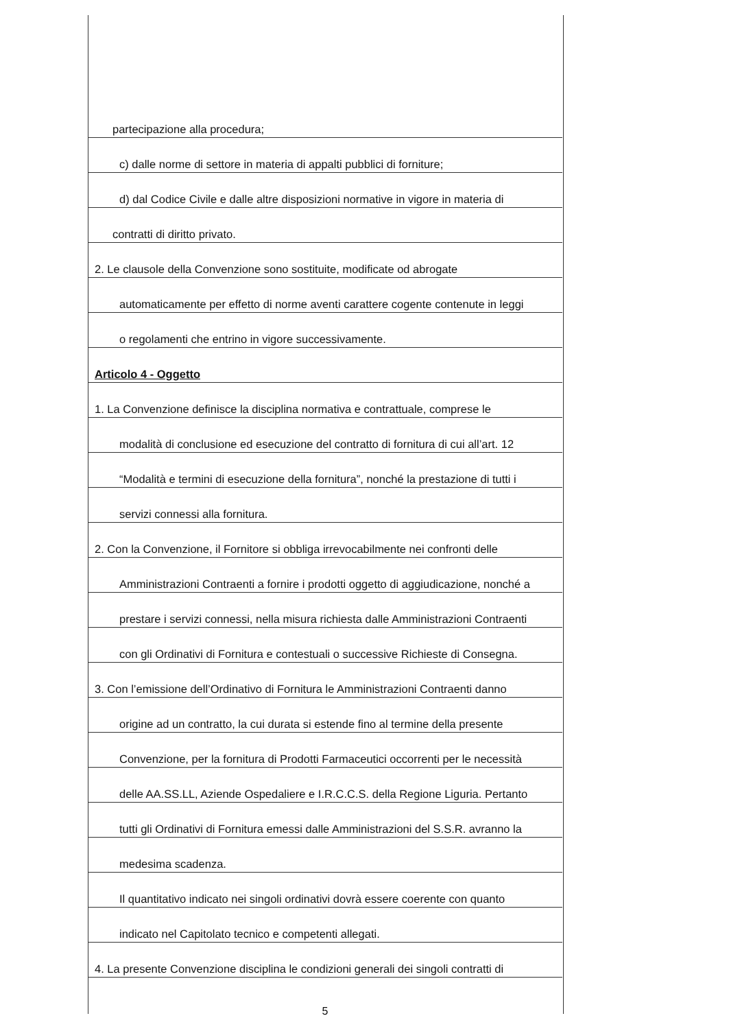partecipazione alla procedura;
c) dalle norme di settore in materia di appalti pubblici di forniture;
d) dal Codice Civile e dalle altre disposizioni normative in vigore in materia di
contratti di diritto privato.
2. Le clausole della Convenzione sono sostituite, modificate od abrogate
automaticamente per effetto di norme aventi carattere cogente contenute in leggi
o regolamenti che entrino in vigore successivamente.
Articolo 4 - Oggetto
1. La Convenzione definisce la disciplina normativa e contrattuale, comprese le
modalità di conclusione ed esecuzione del contratto di fornitura di cui all’art. 12
“Modalità e termini di esecuzione della fornitura”, nonché la prestazione di tutti i
servizi connessi alla fornitura.
2. Con la Convenzione, il Fornitore si obbliga irrevocabilmente nei confronti delle
Amministrazioni Contraenti a fornire i prodotti oggetto di aggiudicazione, nonché a
prestare i servizi connessi, nella misura richiesta dalle Amministrazioni Contraenti
con gli Ordinativi di Fornitura e contestuali o successive Richieste di Consegna.
3. Con l’emissione dell’Ordinativo di Fornitura le Amministrazioni Contraenti danno
origine ad un contratto, la cui durata si estende fino al termine della presente
Convenzione, per la fornitura di Prodotti Farmaceutici occorrenti per le necessità
delle AA.SS.LL, Aziende Ospedaliere e I.R.C.C.S. della Regione Liguria. Pertanto
tutti gli Ordinativi di Fornitura emessi dalle Amministrazioni del S.S.R. avranno la
medesima scadenza.
Il quantitativo indicato nei singoli ordinativi dovrà essere coerente con quanto
indicato nel Capitolato tecnico e competenti allegati.
4. La presente Convenzione disciplina le condizioni generali dei singoli contratti di
5